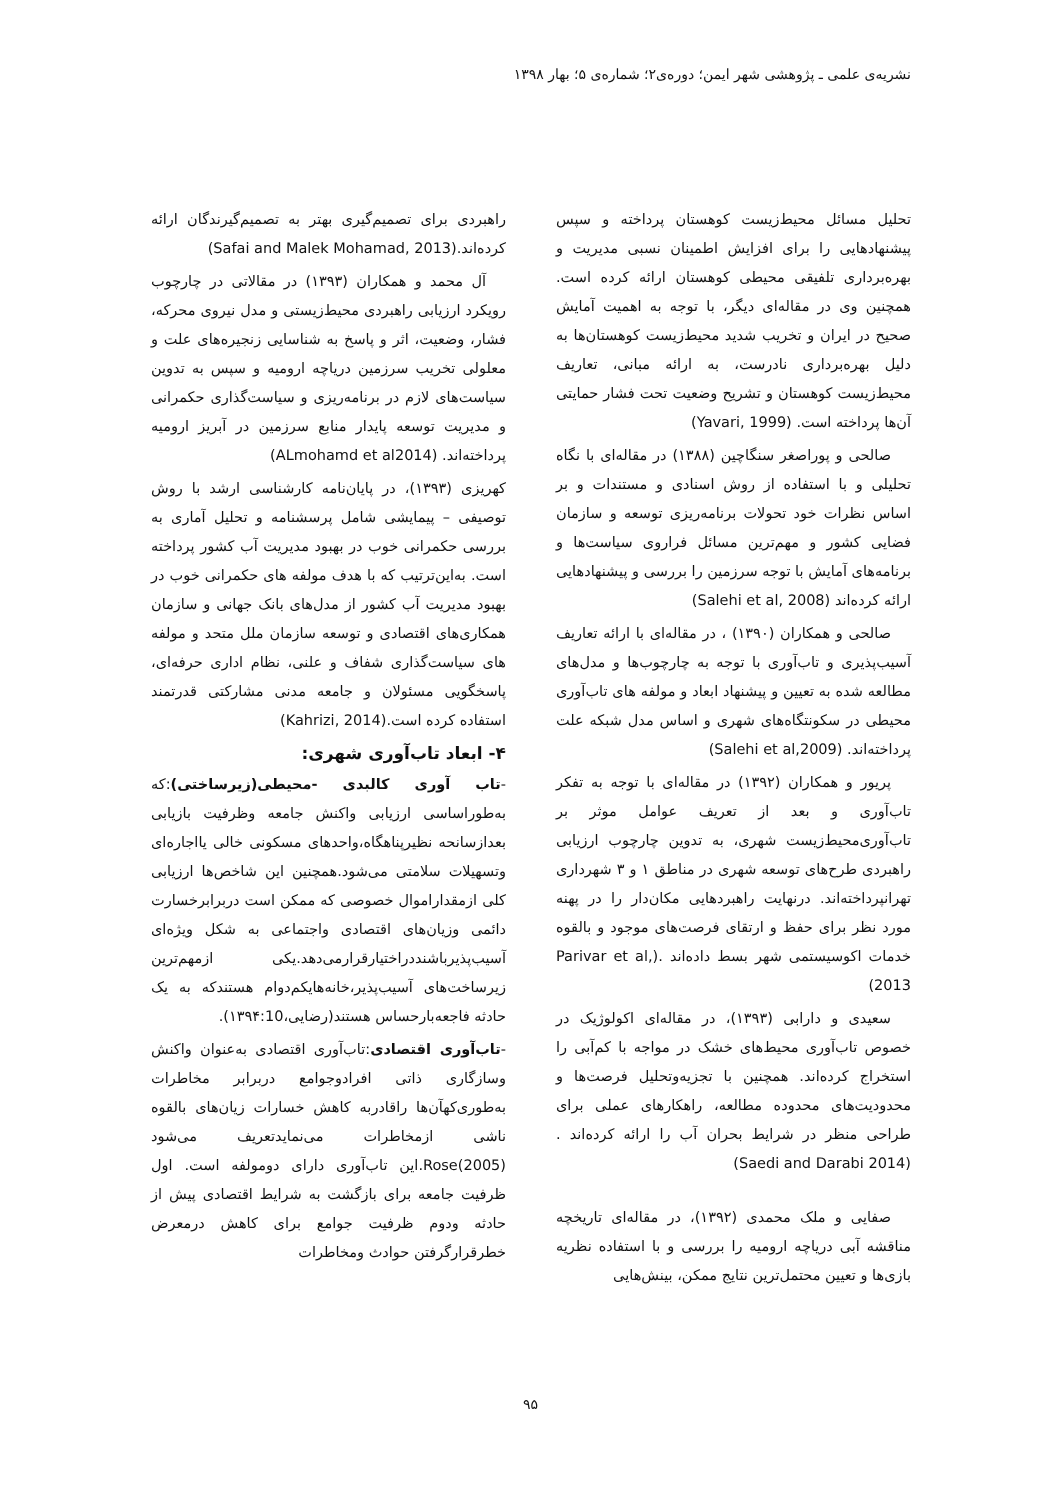نشریه‌ی علمی ـ پژوهشی شهر ایمن؛ دوره‌ی۲؛ شماره‌ی ۵؛ بهار ۱۳۹۸
تحلیل مسائل محیط‌زیست کوهستان پرداخته و سپس پیشنهادهایی را برای افزایش اطمینان نسبی مدیریت و بهره‌برداری تلفیقی محیطی کوهستان ارائه کرده است. همچنین وی در مقاله‌ای دیگر، با توجه به اهمیت آمایش صحیح در ایران و تخریب شدید محیط‌زیست کوهستان‌ها به دلیل بهره‌برداری نادرست، به ارائه مبانی، تعاریف محیط‌زیست کوهستان و تشریح وضعیت تحت فشار حمایتی آن‌ها پرداخته است. (Yavari, 1999)
صالحی و پوراصغر سنگاچین (۱۳۸۸) در مقاله‌ای با نگاه تحلیلی و با استفاده از روش اسنادی و مستندات و بر اساس نظرات خود تحولات برنامه‌ریزی توسعه و سازمان فضایی کشور و مهم‌ترین مسائل فراروی سیاست‌ها و برنامه‌های آمایش با توجه سرزمین را بررسی و پیشنهادهایی ارائه کرده‌اند (Salehi et al, 2008)
صالحی و همکاران (۱۳۹۰) ، در مقاله‌ای با ارائه تعاریف آسیب‌پذیری و تاب‌آوری با توجه به چارچوب‌ها و مدل‌های مطالعه شده به تعیین و پیشنهاد ابعاد و مولفه های تاب‌آوری محیطی در سکونتگاه‌های شهری و اساس مدل شبکه علت پرداخته‌اند. (Salehi et al,2009)
پریور و همکاران (۱۳۹۲) در مقاله‌ای با توجه به تفکر تاب‌آوری و بعد از تعریف عوامل موثر بر تاب‌آوری‌محیط‌زیست شهری، به تدوین چارچوب ارزیابی راهبردی طرح‌های توسعه شهری در مناطق ۱ و ۳ شهرداری تهرانپرداخته‌اند. درنهایت راهبردهایی مکان‌دار را در پهنه مورد نظر برای حفظ و ارتقای فرصت‌های موجود و بالقوه خدمات اکوسیستمی شهر بسط داده‌اند .(Parivar et al, 2013)
سعیدی و دارابی (۱۳۹۳)، در مقاله‌ای اکولوژیک در خصوص تاب‌آوری محیط‌های خشک در مواجه با کم‌آبی را استخراج کرده‌اند. همچنین با تجزیه‌وتحلیل فرصت‌ها و محدودیت‌های محدوده مطالعه، راهکارهای عملی برای طراحی منظر در شرایط بحران آب را ارائه کرده‌اند .(Saedi and Darabi 2014)
صفایی و ملک محمدی (۱۳۹۲)، در مقاله‌ای تاریخچه مناقشه آبی دریاچه ارومیه را بررسی و با استفاده نظریه بازی‌ها و تعیین محتمل‌ترین نتایج ممکن، بینش‌هایی
راهبردی برای تصمیم‌گیری بهتر به تصمیم‌گیرندگان ارائه کرده‌اند.(Safai and Malek Mohamad, 2013)
آل محمد و همکاران (۱۳۹۳) در مقالاتی در چارچوب رویکرد ارزیابی راهبردی محیط‌زیستی و مدل نیروی محرکه، فشار، وضعیت، اثر و پاسخ به شناسایی زنجیره‌های علت و معلولی تخریب سرزمین دریاچه ارومیه و سپس به تدوین سیاست‌های لازم در برنامه‌ریزی و سیاست‌گذاری حکمرانی و مدیریت توسعه پایدار منابع سرزمین در آبریز ارومیه پرداخته‌اند. (ALmohamd et al2014)
کهریزی (۱۳۹۳)، در پایان‌نامه کارشناسی ارشد با روش توصیفی – پیمایشی شامل پرسشنامه و تحلیل آماری به بررسی حکمرانی خوب در بهبود مدیریت آب کشور پرداخته است. به‌این‌ترتیب که با هدف مولفه های حکمرانی خوب در بهبود مدیریت آب کشور از مدل‌های بانک جهانی و سازمان همکاری‌های اقتصادی و توسعه سازمان ملل متحد و مولفه های سیاست‌گذاری شفاف و علنی، نظام اداری حرفه‌ای، پاسخگویی مسئولان و جامعه مدنی مشارکتی قدرتمند استفاده کرده است.(Kahrizi, 2014)
۴- ابعاد تاب‌آوری شهری:
-تاب آوری کالبدی -محیطی(زیرساختی):که به‌طوراساسی ارزیابی واکنش جامعه وظرفیت بازیابی بعدازسانحه نظیرپناهگاه،واحدهای مسکونی خالی یااجاره‌ای وتسهیلات سلامتی می‌شود.همچنین این شاخص‌ها ارزیابی کلی ازمقداراموال خصوصی که ممکن است دربرابرخسارت دائمی وزیان‌های اقتصادی واجتماعی به شکل ویژه‌ای آسیب‌پذیرباشنددراختیارقرارمی‌دهد.یکی ازمهم‌ترین زیرساخت‌های آسیب‌پذیر،خانه‌هایکم‌دوام هستندکه به یک حادثه فاجعه‌بارحساس هستند(رضایی،۱۳۹۴:10).
-تاب‌آوری اقتصادی:تاب‌آوری اقتصادی به‌عنوان واکنش وسازگاری ذاتی افرادوجوامع دربرابر مخاطرات به‌طوری‌کهآن‌ها راقادربه کاهش خسارات زیان‌های بالقوه ناشی ازمخاطرات می‌نمایدتعریف می‌شود Rose(2005).این تاب‌آوری دارای دومولفه است. اول ظرفیت جامعه برای بازگشت به شرایط اقتصادی پیش از حادثه ودوم ظرفیت جوامع برای کاهش درمعرض خطرقرارگرفتن حوادث ومخاطرات
۹۵